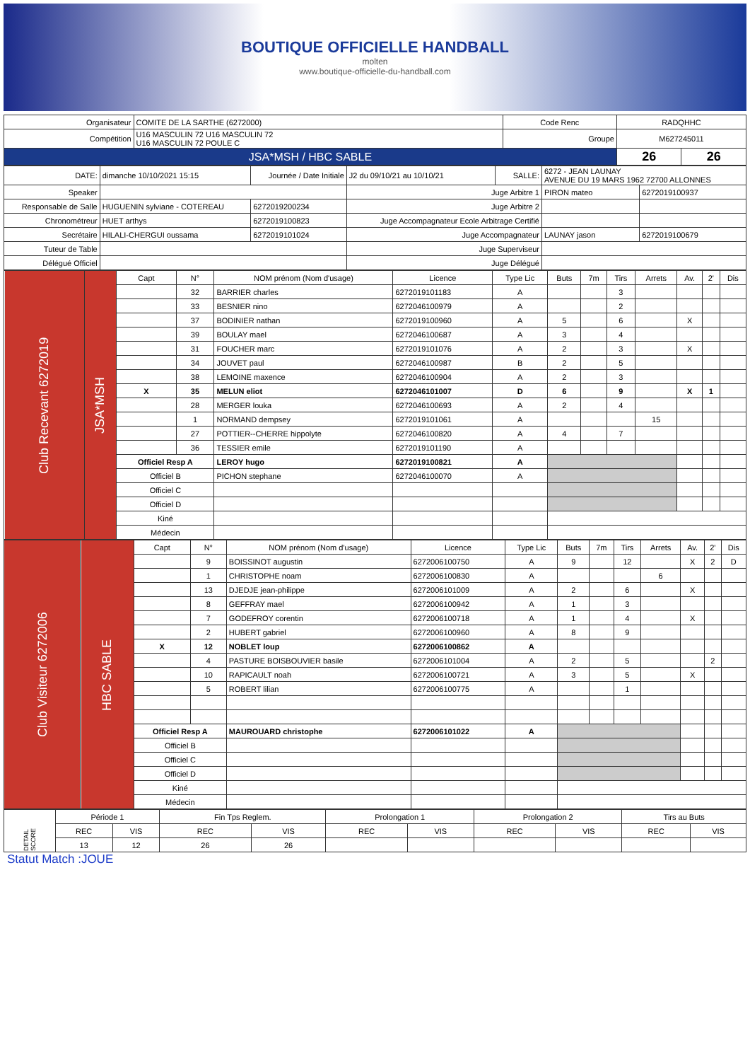BOUTIQUE OFFICIELLE HANDBALL
molten
www.boutique-officielle-du-handball.com
| Organisateur | COMITE DE LA SARTHE (6272000) | Code Renc | RADQHHC | |
| Compétition | U16 MASCULIN 72 U16 MASCULIN 72 U16 MASCULIN 72 POULE C | Groupe | M627245011 | |
| JSA*MSH / HBC SABLE | | | 26 | 26 |
| DATE: | dimanche 10/10/2021 15:15 | Journée / Date Initiale | J2 du 09/10/21 au 10/10/21 | SALLE: | 6272 - JEAN LAUNAY AVENUE DU 19 MARS 1962 72700 ALLONNES | |
| Speaker | | | Juge Arbitre 1 | | PIRON mateo | 6272019100937 |
| Responsable de Salle | HUGUENIN sylviane - COTEREAU | 6272019200234 | Juge Arbitre 2 | | | |
| Chronométreur | HUET arthys | 6272019100823 | Juge Accompagnateur Ecole Arbitrage Certifié | | | |
| Secrétaire | HILALI-CHERGUI oussama | 6272019101024 | Juge Accompagnateur | | LAUNAY jason | 6272019100679 |
| Tuteur de Table | | | Juge Superviseur | | | |
| Délégué Officiel | | | Juge Délégué | | | |
| Club Recevant 6272019 | JSA*MSH | Capt | N° | NOM prénom (Nom d'usage) | Licence | Type Lic | Buts | 7m | Tirs | Arrets | Av. | 2' | Dis |
| | | | 32 | BARRIER charles | 6272019101183 | A | | | 3 | | | | |
| | | | 33 | BESNIER nino | 6272046100979 | A | | | 2 | | | | |
| | | | 37 | BODINIER nathan | 6272019100960 | A | 5 | | 6 | | X | | |
| | | | 39 | BOULAY mael | 6272046100687 | A | 3 | | 4 | | | | |
| | | | 31 | FOUCHER marc | 6272019101076 | A | 2 | | 3 | | X | | |
| | | | 34 | JOUVET paul | 6272046100987 | B | 2 | | 5 | | | | |
| | | | 38 | LEMOINE maxence | 6272046100904 | A | 2 | | 3 | | | | |
| | | X | 35 | MELUN eliot | 6272046101007 | D | 6 | | 9 | | X | 1 | |
| | | | 28 | MERGER louka | 6272046100693 | A | 2 | | 4 | | | | |
| | | | 1 | NORMAND dempsey | 6272019101061 | A | | | | 15 | | | |
| | | | 27 | POTTIER--CHERRE hippolyte | 6272046100820 | A | 4 | | 7 | | | | |
| | | | 36 | TESSIER emile | 6272019101190 | A | | | | | | | |
| | | Officiel Resp A | | LEROY hugo | 6272019100821 | A | | | | | | | |
| | | Officiel B | | PICHON stephane | 6272046100070 | A | | | | | | | |
| | | Officiel C | | | | | | | | | | | |
| | | Officiel D | | | | | | | | | | | |
| | | Kiné | | | | | | | | | | | |
| | | Médecin | | | | | | | | | | | |
| Club Visiteur 6272006 | HBC SABLE | Capt | N° | NOM prénom (Nom d'usage) | Licence | Type Lic | Buts | 7m | Tirs | Arrets | Av. | 2' | Dis |
| | | | 9 | BOISSINOT augustin | 6272006100750 | A | 9 | | 12 | | X | 2 | D |
| | | | 1 | CHRISTOPHE noam | 6272006100830 | A | | | | 6 | | | |
| | | | 13 | DJEDJE jean-philippe | 6272006101009 | A | 2 | | 6 | | X | | |
| | | | 8 | GEFFRAY mael | 6272006100942 | A | 1 | | 3 | | | | |
| | | | 7 | GODEFROY corentin | 6272006100718 | A | 1 | | 4 | | X | | |
| | | | 2 | HUBERT gabriel | 6272006100960 | A | 8 | | 9 | | | | |
| | | X | 12 | NOBLET loup | 6272006100862 | A | | | | | | | |
| | | | 4 | PASTURE BOISBOUVIER basile | 6272006101004 | A | 2 | | 5 | | | 2 | |
| | | | 10 | RAPICAULT noah | 6272006100721 | A | 3 | | 5 | | X | | |
| | | | 5 | ROBERT lilian | 6272006100775 | A | | | 1 | | | | |
| | | Officiel Resp A | | MAUROUARD christophe | 6272006101022 | A | | | | | | | |
| | | Officiel B | | | | | | | | | | | |
| | | Officiel C | | | | | | | | | | | |
| | | Officiel D | | | | | | | | | | | |
| | | Kiné | | | | | | | | | | | |
| | | Médecin | | | | | | | | | | | |
| DETAIL SCORE | Période 1 | | Fin Tps Reglem. | | Prolongation 1 | | Prolongation 2 | | Tirs au Buts | |
| | REC | VIS | REC | VIS | REC | VIS | REC | VIS | REC | VIS |
| | 13 | 12 | 26 | 26 | | | | | | |
Statut Match :JOUE